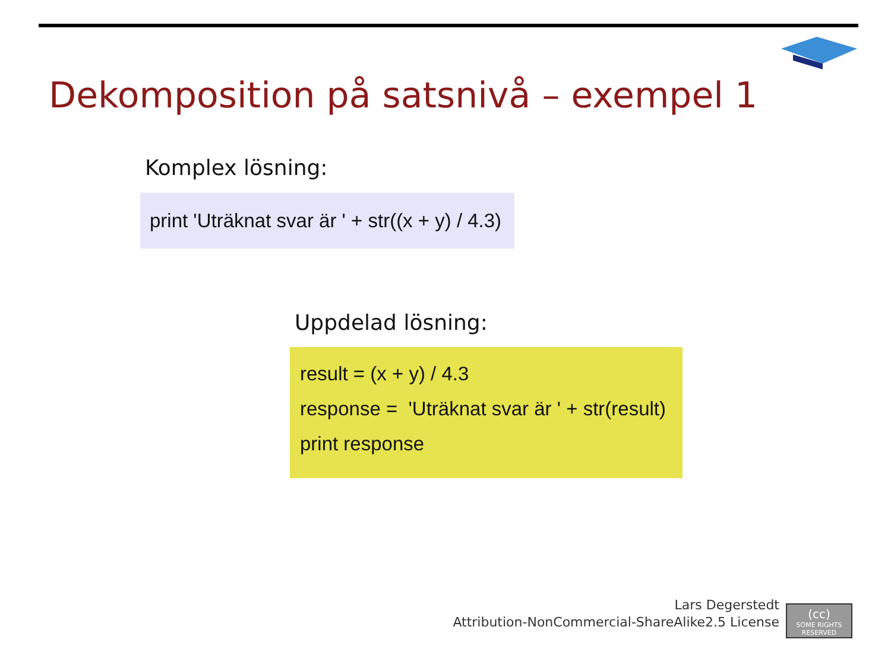Dekomposition på satsnivå – exempel 1
Komplex lösning:
print 'Uträknat svar är ' + str((x + y) / 4.3)
Uppdelad lösning:
result = (x + y) / 4.3
response = 'Uträknat svar är ' + str(result)
print response
Lars Degerstedt
Attribution-NonCommercial-ShareAlike2.5 License
(cc)
SOME RIGHTS RESERVED